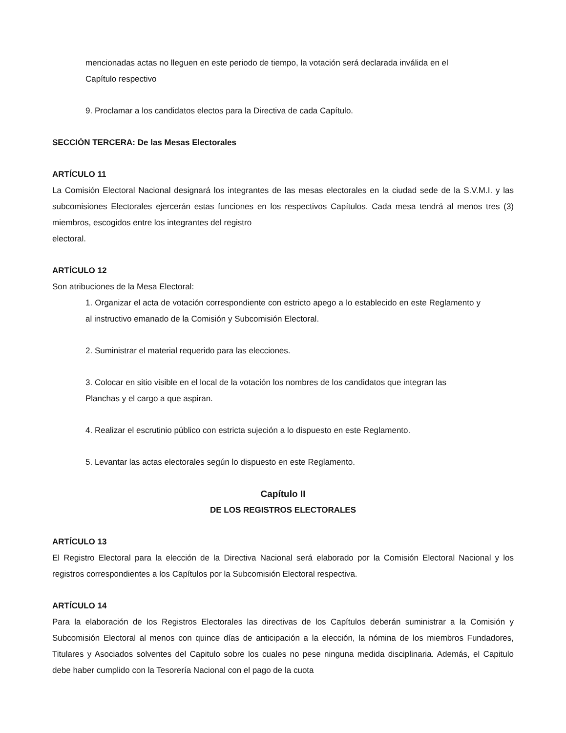mencionadas actas no lleguen en este periodo de tiempo, la votación será declarada inválida en el Capítulo respectivo
9. Proclamar a los candidatos electos para la Directiva de cada Capítulo.
SECCIÓN TERCERA: De las Mesas Electorales
ARTÍCULO 11
La Comisión Electoral Nacional designará los integrantes de las mesas electorales en la ciudad sede de la S.V.M.I. y las subcomisiones Electorales ejercerán estas funciones en los respectivos Capítulos. Cada mesa tendrá al menos tres (3) miembros, escogidos entre los integrantes del registro
electoral.
ARTÍCULO 12
Son atribuciones de la Mesa Electoral:
1. Organizar el acta de votación correspondiente con estricto apego a lo establecido en este Reglamento y al instructivo emanado de la Comisión y Subcomisión Electoral.
2. Suministrar el material requerido para las elecciones.
3. Colocar en sitio visible en el local de la votación los nombres de los candidatos que integran las Planchas y el cargo a que aspiran.
4. Realizar el escrutinio público con estricta sujeción a lo dispuesto en este Reglamento.
5. Levantar las actas electorales según lo dispuesto en este Reglamento.
Capítulo II
DE LOS REGISTROS ELECTORALES
ARTÍCULO 13
El Registro Electoral para la elección de la Directiva Nacional será elaborado por la Comisión Electoral Nacional y los registros correspondientes a los Capítulos por la Subcomisión Electoral respectiva.
ARTÍCULO 14
Para la elaboración de los Registros Electorales las directivas de los Capítulos deberán suministrar a la Comisión y Subcomisión Electoral al menos con quince días de anticipación a la elección, la nómina de los miembros Fundadores, Titulares y Asociados solventes del Capitulo sobre los cuales no pese ninguna medida disciplinaria. Además, el Capitulo debe haber cumplido con la Tesorería Nacional con el pago de la cuota